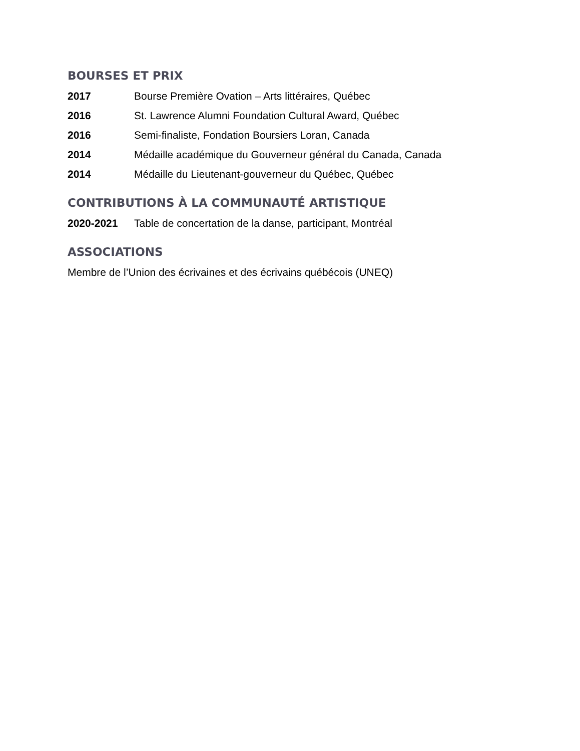BOURSES ET PRIX
2017 Bourse Première Ovation – Arts littéraires, Québec
2016 St. Lawrence Alumni Foundation Cultural Award, Québec
2016 Semi-finaliste, Fondation Boursiers Loran, Canada
2014 Médaille académique du Gouverneur général du Canada, Canada
2014 Médaille du Lieutenant-gouverneur du Québec, Québec
CONTRIBUTIONS À LA COMMUNAUTÉ ARTISTIQUE
2020-2021 Table de concertation de la danse, participant, Montréal
ASSOCIATIONS
Membre de l’Union des écrivaines et des écrivains québécois (UNEQ)